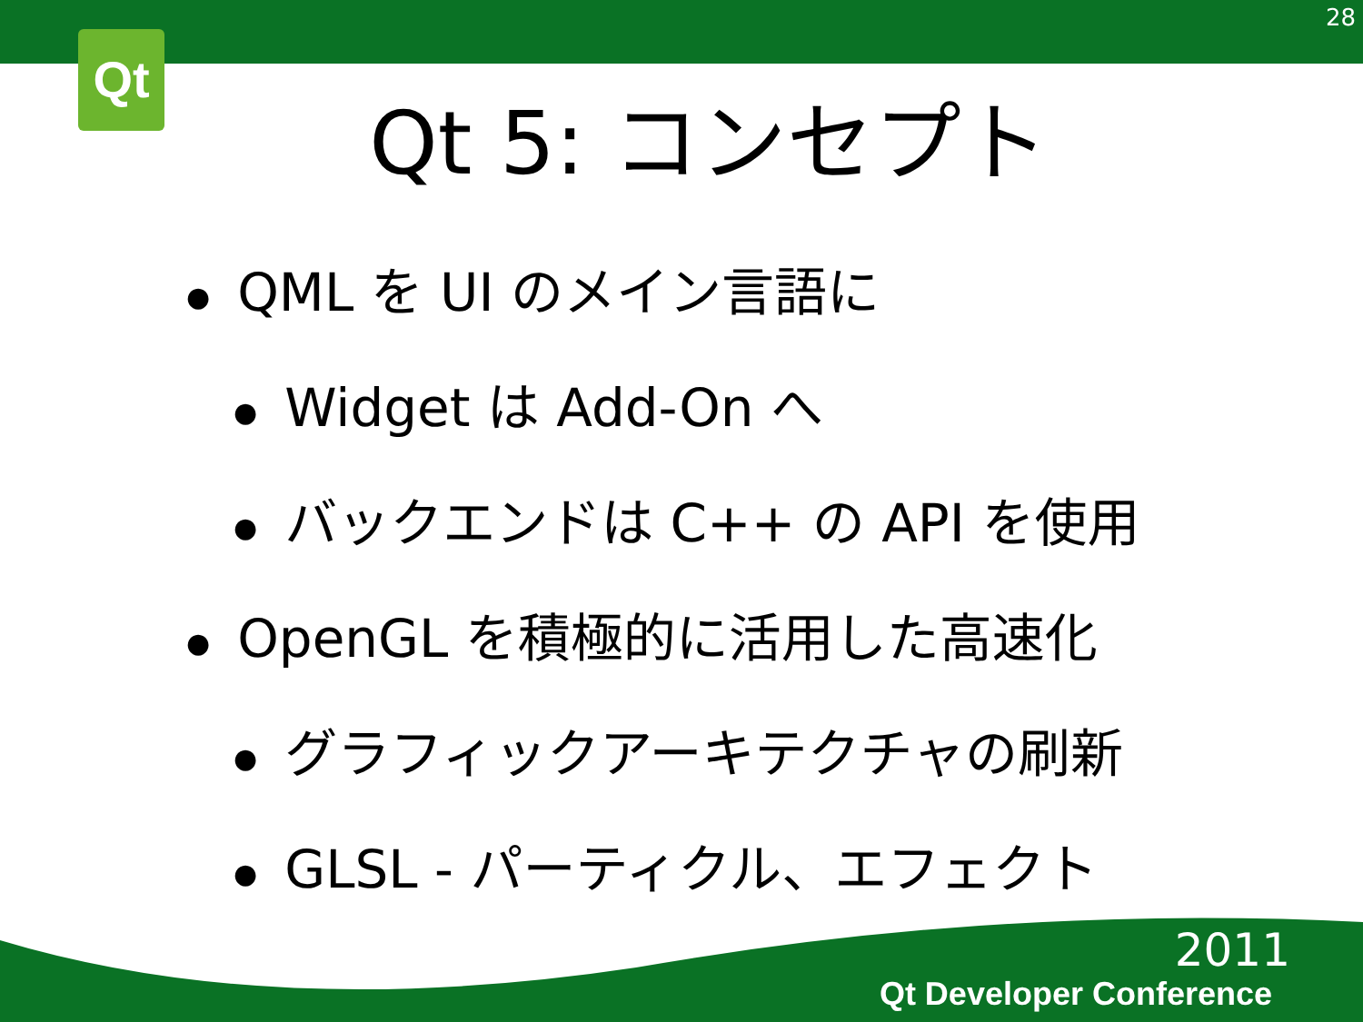Qt
28
Qt 5: コンセプト
● QML を UI のメイン言語に
● Widget は Add-On へ
● バックエンドは C++ の API を使用
● OpenGL を積極的に活用した高速化
● グラフィックアーキテクチャの刷新
● GLSL - パーティクル、エフェクト
2011
Qt Developer Conference